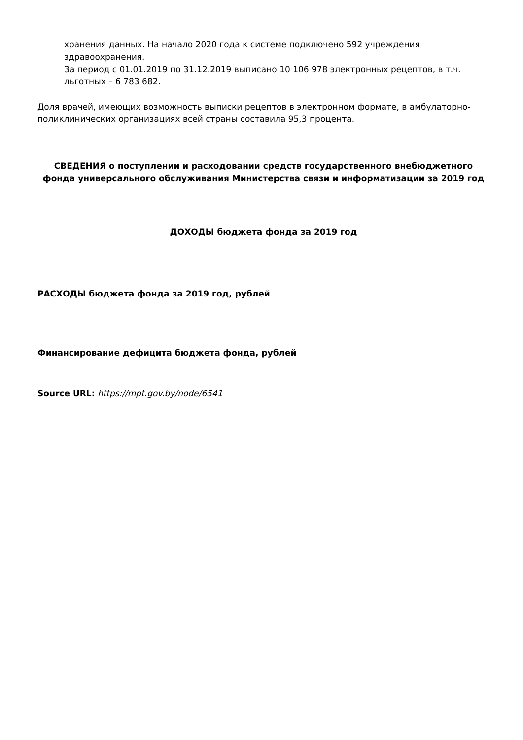хранения данных. На начало 2020 года к системе подключено 592 учреждения здравоохранения.
За период с 01.01.2019 по 31.12.2019 выписано 10 106 978 электронных рецептов, в т.ч. льготных – 6 783 682.
Доля врачей, имеющих возможность выписки рецептов в электронном формате, в амбулаторно-поликлинических организациях всей страны составила 95,3 процента.
СВЕДЕНИЯ о поступлении и расходовании средств государственного внебюджетного фонда универсального обслуживания Министерства связи и информатизации за 2019 год
ДОХОДЫ бюджета фонда за 2019 год
РАСХОДЫ бюджета фонда за 2019 год, рублей
Финансирование дефицита бюджета фонда, рублей
Source URL: https://mpt.gov.by/node/6541